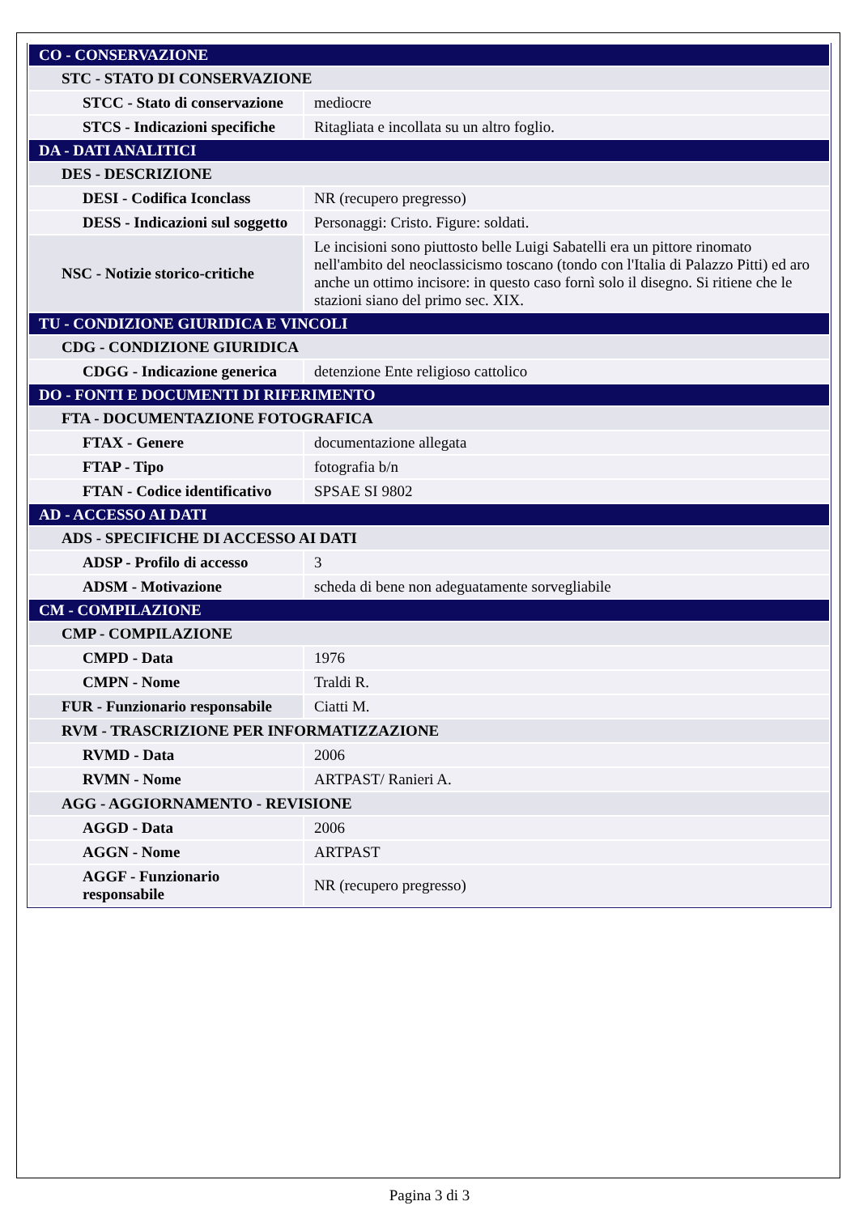| CO - CONSERVAZIONE | |
| STC - STATO DI CONSERVAZIONE | |
| STCC - Stato di conservazione | mediocre |
| STCS - Indicazioni specifiche | Ritagliata e incollata su un altro foglio. |
| DA - DATI ANALITICI | |
| DES - DESCRIZIONE | |
| DESI - Codifica Iconclass | NR (recupero pregresso) |
| DESS - Indicazioni sul soggetto | Personaggi: Cristo. Figure: soldati. |
| NSC - Notizie storico-critiche | Le incisioni sono piuttosto belle Luigi Sabatelli era un pittore rinomato nell'ambito del neoclassicismo toscano (tondo con l'Italia di Palazzo Pitti) ed aro anche un ottimo incisore: in questo caso fornì solo il disegno. Si ritiene che le stazioni siano del primo sec. XIX. |
| TU - CONDIZIONE GIURIDICA E VINCOLI | |
| CDG - CONDIZIONE GIURIDICA | |
| CDGG - Indicazione generica | detenzione Ente religioso cattolico |
| DO - FONTI E DOCUMENTI DI RIFERIMENTO | |
| FTA - DOCUMENTAZIONE FOTOGRAFICA | |
| FTAX - Genere | documentazione allegata |
| FTAP - Tipo | fotografia b/n |
| FTAN - Codice identificativo | SPSAE SI 9802 |
| AD - ACCESSO AI DATI | |
| ADS - SPECIFICHE DI ACCESSO AI DATI | |
| ADSP - Profilo di accesso | 3 |
| ADSM - Motivazione | scheda di bene non adeguatamente sorvegliabile |
| CM - COMPILAZIONE | |
| CMP - COMPILAZIONE | |
| CMPD - Data | 1976 |
| CMPN - Nome | Traldi R. |
| FUR - Funzionario responsabile | Ciatti M. |
| RVM - TRASCRIZIONE PER INFORMATIZZAZIONE | |
| RVMD - Data | 2006 |
| RVMN - Nome | ARTPAST/ Ranieri A. |
| AGG - AGGIORNAMENTO - REVISIONE | |
| AGGD - Data | 2006 |
| AGGN - Nome | ARTPAST |
| AGGF - Funzionario responsabile | NR (recupero pregresso) |
Pagina 3 di 3